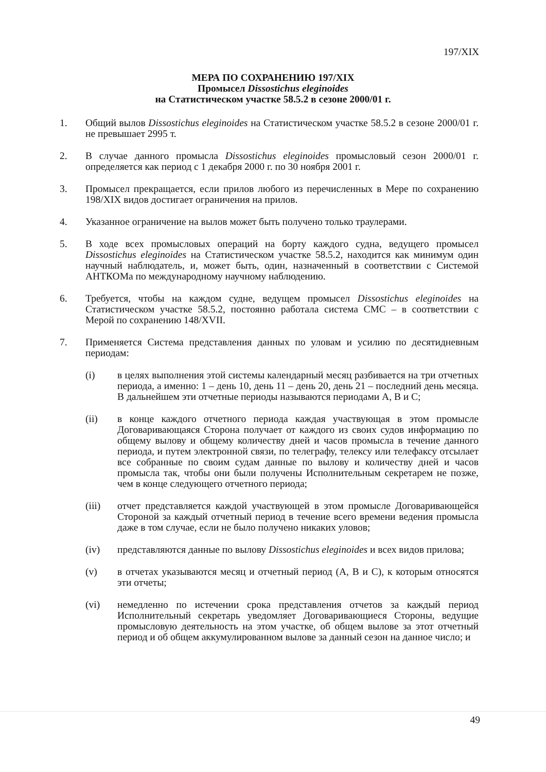197/XIX
МЕРА ПО СОХРАНЕНИЮ 197/XIX
Промысел Dissostichus eleginoides
на Статистическом участке 58.5.2 в сезоне 2000/01 г.
1. Общий вылов Dissostichus eleginoides на Статистическом участке 58.5.2 в сезоне 2000/01 г. не превышает 2995 т.
2. В случае данного промысла Dissostichus eleginoides промысловый сезон 2000/01 г. определяется как период с 1 декабря 2000 г. по 30 ноября 2001 г.
3. Промысел прекращается, если прилов любого из перечисленных в Мере по сохранению 198/XIX видов достигает ограничения на прилов.
4. Указанное ограничение на вылов может быть получено только траулерами.
5. В ходе всех промысловых операций на борту каждого судна, ведущего промысел Dissostichus eleginoides на Статистическом участке 58.5.2, находится как минимум один научный наблюдатель, и, может быть, один, назначенный в соответствии с Системой АНТКОМа по международному научному наблюдению.
6. Требуется, чтобы на каждом судне, ведущем промысел Dissostichus eleginoides на Статистическом участке 58.5.2, постоянно работала система СМС – в соответствии с Мерой по сохранению 148/XVII.
7. Применяется Система представления данных по уловам и усилию по десятидневным периодам:
(i) в целях выполнения этой системы календарный месяц разбивается на три отчетных периода, а именно: 1 – день 10, день 11 – день 20, день 21 – последний день месяца. В дальнейшем эти отчетные периоды называются периодами А, В и С;
(ii) в конце каждого отчетного периода каждая участвующая в этом промысле Договаривающаяся Сторона получает от каждого из своих судов информацию по общему вылову и общему количеству дней и часов промысла в течение данного периода, и путем электронной связи, по телеграфу, телексу или телефаксу отсылает все собранные по своим судам данные по вылову и количеству дней и часов промысла так, чтобы они были получены Исполнительным секретарем не позже, чем в конце следующего отчетного периода;
(iii) отчет представляется каждой участвующей в этом промысле Договаривающейся Стороной за каждый отчетный период в течение всего времени ведения промысла даже в том случае, если не было получено никаких уловов;
(iv) представляются данные по вылову Dissostichus eleginoides и всех видов прилова;
(v) в отчетах указываются месяц и отчетный период (А, В и С), к которым относятся эти отчеты;
(vi) немедленно по истечении срока представления отчетов за каждый период Исполнительный секретарь уведомляет Договаривающиеся Стороны, ведущие промысловую деятельность на этом участке, об общем вылове за этот отчетный период и об общем аккумулированном вылове за данный сезон на данное число; и
49